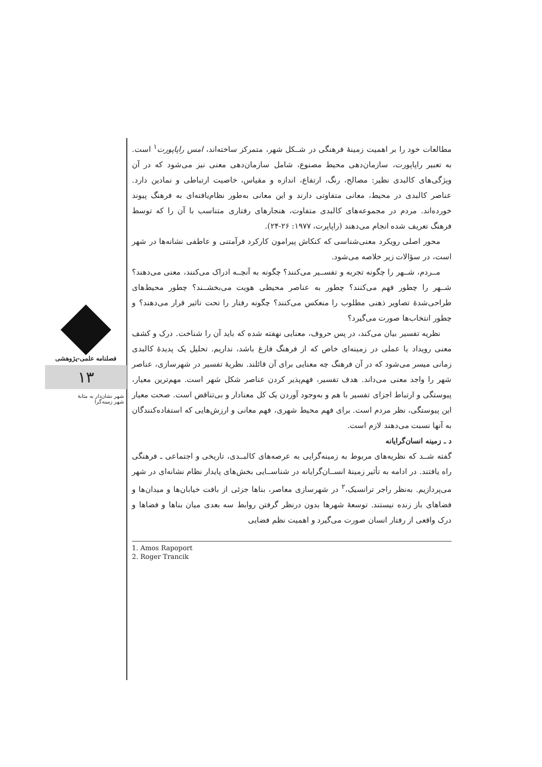فصلنامه علمی-پژوهشی
۱۳
شهر نشان‌دار به مثابۀ
شهر زمینه‌گرا
مطالعات خود را بر اهمیت زمینۀ فرهنگی در شــکل شهر، متمرکز ساخته‌اند، امس راپاپورت<sup>۱</sup> است. به تعبیر راپاپورت، سازمان‌دهی محیط مصنوع، شامل سازمان‌دهی معنی نیز می‌شود که در آن ویژگی‌های کالبدی نظیر: مصالح، رنگ، ارتفاع، اندازه و مقیاس، خاصیت ارتباطی و نمادین دارد. عناصر کالبدی در محیط، معانی متفاوتی دارند و این معانی به‌طور نظام‌یافته‌ای به فرهنگ پیوند خورده‌اند. مردم در مجموعه‌های کالبدی متفاوت، هنجارهای رفتاری متناسب با آن را که توسط فرهنگ تعریف شده انجام می‌دهند (راپاپرت، ۱۹۷۷: ۲۶-۲۴).
محور اصلی رویکرد معنی‌شناسی که کنکاش پیرامون کارکرد فرآمتنی و عاطفی نشانه‌ها در شهر است، در سؤالات زیر خلاصه می‌شود.
مــردم، شــهر را چگونه تجربه و تفســیر می‌کنند؟ چگونه به آنچــه ادراک می‌کنند، معنی می‌دهند؟ شــهر را چطور فهم می‌کنند؟ چطور به عناصر محیطی هویت می‌بخشــند؟ چطور محیط‌های طراحی‌شدۀ تصاویر ذهنی مطلوب را منعکس می‌کنند؟ چگونه رفتار را تحت تاثیر قرار می‌دهند؟ و چطور انتخاب‌ها صورت می‌گیرد؟
نظریه تفسیر بیان می‌کند، در پس حروف، معنایی نهفته شده که باید آن را شناخت. درک و کشف معنی رویداد یا عملی در زمینه‌ای خاص که از فرهنگ فارغ باشد، نداریم. تحلیل یک پدیدۀ کالبدی زمانی میسر می‌شود که در آن فرهنگ چه معنایی برای آن قائلند. نظریۀ تفسیر در شهرسازی، عناصر شهر را واجد معنی می‌داند. هدف تفسیر، فهم‌پذیر کردن عناصر شکل شهر است. مهم‌ترین معیار، پیوستگی و ارتباط اجزای تفسیر با هم و به‌وجود آوردن یک کل معنادار و بی‌تناقض است. صحت معیار این پیوستگی، نظر مردم است. برای فهم محیط شهری، فهم معانی و ارزش‌هایی که استفاده‌کنندگان به آنها نسبت می‌دهند لازم است.
د ـ زمینه انسان‌گرایانه
گفته شــد که نظریه‌های مربوط به زمینه‌گرایی به عرصه‌های کالبــدی، تاریخی و اجتماعی ـ فرهنگی راه یافتند. در ادامه به تأثیر زمینۀ انســان‌گرایانه در شناســایی بخش‌های پایدار نظام نشانه‌ای در شهر می‌پردازیم. به‌نظر راجر ترانسیک،<sup>۲</sup> در شهرسازی معاصر، بناها جزئی از بافت خیابان‌ها و میدان‌ها و فضاهای باز زنده نیستند. توسعۀ شهرها بدون درنظر گرفتن روابط سه بعدی میان بناها و فضاها و درک واقعی از رفتار انسان صورت می‌گیرد و اهمیت نظم فضایی
1. Amos Rapoport
2. Roger Trancik